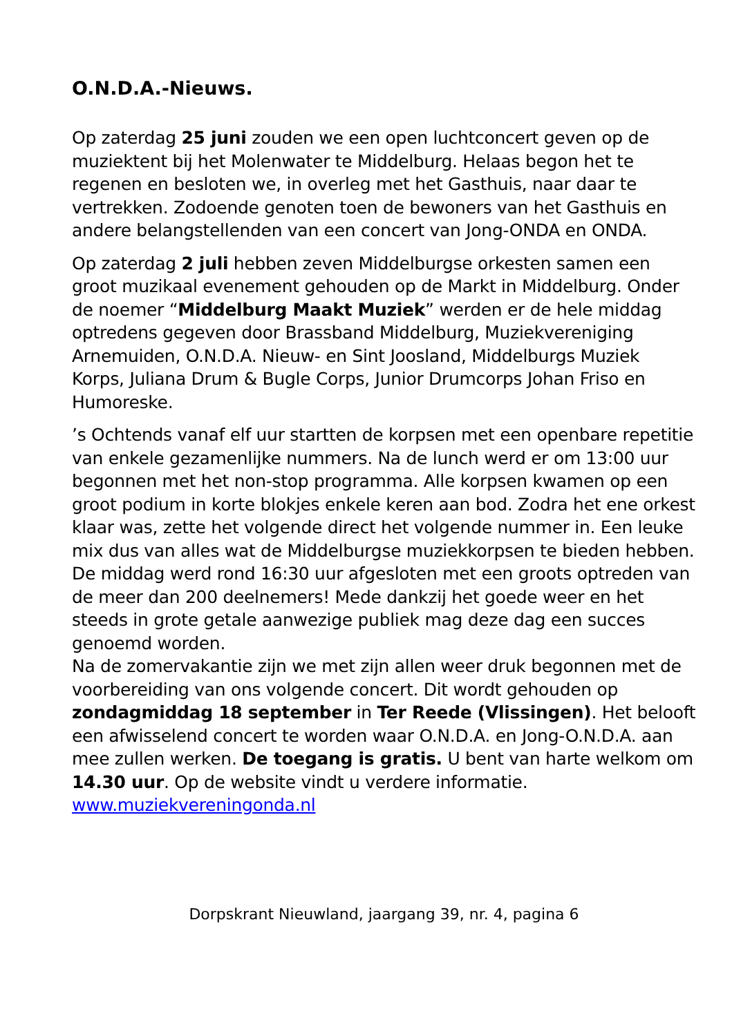O.N.D.A.-Nieuws.
Op zaterdag 25 juni zouden we een open luchtconcert geven op de muziektent bij het Molenwater te Middelburg. Helaas begon het te regenen en besloten we, in overleg met het Gasthuis, naar daar te vertrekken. Zodoende genoten toen de bewoners van het Gasthuis en andere belangstellenden van een concert van Jong-ONDA en ONDA.
Op zaterdag 2 juli hebben zeven Middelburgse orkesten samen een groot muzikaal evenement gehouden op de Markt in Middelburg. Onder de noemer “Middelburg Maakt Muziek” werden er de hele middag optredens gegeven door Brassband Middelburg, Muziekvereniging Arnemuiden, O.N.D.A. Nieuw- en Sint Joosland, Middelburgs Muziek Korps, Juliana Drum & Bugle Corps, Junior Drumcorps Johan Friso en Humoreske.
’s Ochtends vanaf elf uur startten de korpsen met een openbare repetitie van enkele gezamenlijke nummers. Na de lunch werd er om 13:00 uur begonnen met het non-stop programma. Alle korpsen kwamen op een groot podium in korte blokjes enkele keren aan bod. Zodra het ene orkest klaar was, zette het volgende direct het volgende nummer in. Een leuke mix dus van alles wat de Middelburgse muziekkorpsen te bieden hebben. De middag werd rond 16:30 uur afgesloten met een groots optreden van de meer dan 200 deelnemers! Mede dankzij het goede weer en het steeds in grote getale aanwezige publiek mag deze dag een succes genoemd worden.
Na de zomervakantie zijn we met zijn allen weer druk begonnen met de voorbereiding van ons volgende concert. Dit wordt gehouden op zondagmiddag 18 september in Ter Reede (Vlissingen). Het belooft een afwisselend concert te worden waar O.N.D.A. en Jong-O.N.D.A. aan mee zullen werken. De toegang is gratis. U bent van harte welkom om 14.30 uur. Op de website vindt u verdere informatie. www.muziekvereningonda.nl
Dorpskrant Nieuwland, jaargang 39, nr. 4, pagina 6